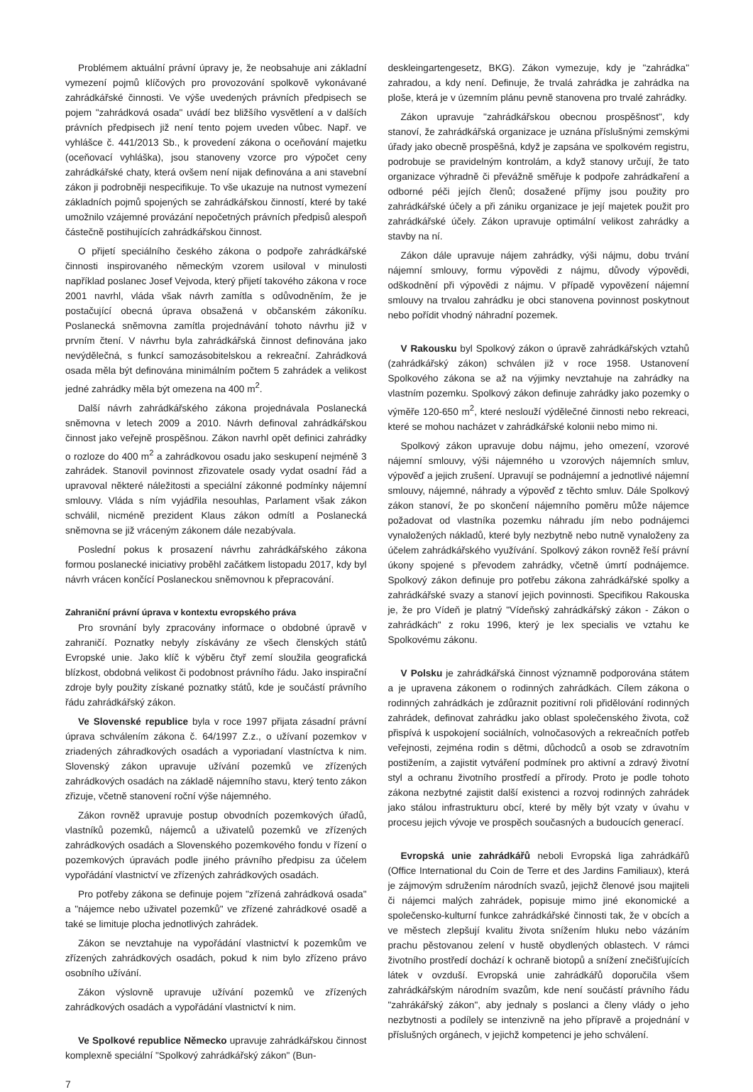Problémem aktuální právní úpravy je, že neobsahuje ani základní vymezení pojmů klíčových pro provozování spolkově vykonávané zahrádkářské činnosti. Ve výše uvedených právních předpisech se pojem "zahrádková osada" uvádí bez bližšího vysvětlení a v dalších právních předpisech již není tento pojem uveden vůbec. Např. ve vyhlášce č. 441/2013 Sb., k provedení zákona o oceňování majetku (oceňovací vyhláška), jsou stanoveny vzorce pro výpočet ceny zahrádkářské chaty, která ovšem není nijak definována a ani stavební zákon ji podrobněji nespecifikuje. To vše ukazuje na nutnost vymezení základních pojmů spojených se zahrádkářskou činností, které by také umožnilo vzájemné provázání nepočetných právních předpisů alespoň částečně postihujících zahrádkářskou činnost.
O přijetí speciálního českého zákona o podpoře zahrádkářské činnosti inspirovaného německým vzorem usiloval v minulosti například poslanec Josef Vejvoda, který přijetí takového zákona v roce 2001 navrhl, vláda však návrh zamítla s odůvodněním, že je postačující obecná úprava obsažená v občanském zákoníku. Poslanecká sněmovna zamítla projednávání tohoto návrhu již v prvním čtení. V návrhu byla zahrádkářská činnost definována jako nevýdělečná, s funkcí samozásobitelskou a rekreační. Zahrádková osada měla být definována minimálním počtem 5 zahrádek a velikost jedné zahrádky měla být omezena na 400 m<sup>2</sup>.
Další návrh zahrádkářského zákona projednávala Poslanecká sněmovna v letech 2009 a 2010. Návrh definoval zahrádkářskou činnost jako veřejně prospěšnou. Zákon navrhl opět definici zahrádky o rozloze do 400 m<sup>2</sup> a zahrádkovou osadu jako seskupení nejméně 3 zahrádek. Stanovil povinnost zřizovatele osady vydat osadní řád a upravoval některé náležitosti a speciální zákonné podmínky nájemní smlouvy. Vláda s ním vyjádřila nesouhlas, Parlament však zákon schválil, nicméně prezident Klaus zákon odmítl a Poslanecká sněmovna se již vráceným zákonem dále nezabývala.
Poslední pokus k prosazení návrhu zahrádkářského zákona formou poslanecké iniciativy proběhl začátkem listopadu 2017, kdy byl návrh vrácen končící Poslaneckou sněmovnou k přepracování.
Zahraniční právní úprava v kontextu evropského práva
Pro srovnání byly zpracovány informace o obdobné úpravě v zahraničí. Poznatky nebyly získávány ze všech členských států Evropské unie. Jako klíč k výběru čtyř zemí sloužila geografická blízkost, obdobná velikost či podobnost právního řádu. Jako inspirační zdroje byly použity získané poznatky států, kde je součástí právního řádu zahrádkářský zákon.
Ve Slovenské republice byla v roce 1997 přijata zásadní právní úprava schválením zákona č. 64/1997 Z.z., o užívaní pozemkov v zriadených záhradkových osadách a vyporiadaní vlastníctva k nim. Slovenský zákon upravuje užívání pozemků ve zřízených zahrádkových osadách na základě nájemního stavu, který tento zákon zřizuje, včetně stanovení roční výše nájemného.
Zákon rovněž upravuje postup obvodních pozemkových úřadů, vlastníků pozemků, nájemců a uživatelů pozemků ve zřízených zahrádkových osadách a Slovenského pozemkového fondu v řízení o pozemkových úpravách podle jiného právního předpisu za účelem vypořádání vlastnictví ve zřízených zahrádkových osadách.
Pro potřeby zákona se definuje pojem "zřízená zahrádková osada" a "nájemce nebo uživatel pozemků" ve zřízené zahrádkové osadě a také se limituje plocha jednotlivých zahrádek.
Zákon se nevztahuje na vypořádání vlastnictví k pozemkům ve zřízených zahrádkových osadách, pokud k nim bylo zřízeno právo osobního užívání.
Zákon výslovně upravuje užívání pozemků ve zřízených zahrádkových osadách a vypořádání vlastnictví k nim.
Ve Spolkové republice Německo upravuje zahrádkářskou činnost komplexně speciální "Spolkový zahrádkářský zákon" (Bun-
deskleingartengesetz, BKG). Zákon vymezuje, kdy je "zahrádka" zahradou, a kdy není. Definuje, že trvalá zahrádka je zahrádka na ploše, která je v územním plánu pevně stanovena pro trvalé zahrádky.
Zákon upravuje "zahrádkářskou obecnou prospěšnost", kdy stanoví, že zahrádkářská organizace je uznána příslušnými zemskými úřady jako obecně prospěšná, když je zapsána ve spolkovém registru, podrobuje se pravidelným kontrolám, a když stanovy určují, že tato organizace výhradně či převážně směřuje k podpoře zahrádkaření a odborné péči jejích členů; dosažené příjmy jsou použity pro zahrádkářské účely a při zániku organizace je její majetek použit pro zahrádkářské účely. Zákon upravuje optimální velikost zahrádky a stavby na ní.
Zákon dále upravuje nájem zahrádky, výši nájmu, dobu trvání nájemní smlouvy, formu výpovědi z nájmu, důvody výpovědi, odškodnění při výpovědi z nájmu. V případě vypovězení nájemní smlouvy na trvalou zahrádku je obci stanovena povinnost poskytnout nebo pořídit vhodný náhradní pozemek.
V Rakousku byl Spolkový zákon o úpravě zahrádkářských vztahů (zahrádkářský zákon) schválen již v roce 1958. Ustanovení Spolkového zákona se až na výjimky nevztahuje na zahrádky na vlastním pozemku. Spolkový zákon definuje zahrádky jako pozemky o výměře 120-650 m<sup>2</sup>, které neslouží výdělečné činnosti nebo rekreaci, které se mohou nacházet v zahrádkářské kolonii nebo mimo ni.
Spolkový zákon upravuje dobu nájmu, jeho omezení, vzorové nájemní smlouvy, výši nájemného u vzorových nájemních smluv, výpověď a jejich zrušení. Upravují se podnájemní a jednotlivé nájemní smlouvy, nájemné, náhrady a výpověď z těchto smluv. Dále Spolkový zákon stanoví, že po skončení nájemního poměru může nájemce požadovat od vlastníka pozemku náhradu jím nebo podnájemci vynaložených nákladů, které byly nezbytně nebo nutně vynaloženy za účelem zahrádkářského využívání. Spolkový zákon rovněž řeší právní úkony spojené s převodem zahrádky, včetně úmrtí podnájemce. Spolkový zákon definuje pro potřebu zákona zahrádkářské spolky a zahrádkářské svazy a stanoví jejich povinnosti. Specifikou Rakouska je, že pro Vídeň je platný "Vídeňský zahrádkářský zákon - Zákon o zahrádkách" z roku 1996, který je lex specialis ve vztahu ke Spolkovému zákonu.
V Polsku je zahrádkářská činnost významně podporována státem a je upravena zákonem o rodinných zahrádkách. Cílem zákona o rodinných zahrádkách je zdůraznit pozitivní roli přidělování rodinných zahrádek, definovat zahrádku jako oblast společenského života, což přispívá k uspokojení sociálních, volnočasových a rekreačních potřeb veřejnosti, zejména rodin s dětmi, důchodců a osob se zdravotním postižením, a zajistit vytváření podmínek pro aktivní a zdravý životní styl a ochranu životního prostředí a přírody. Proto je podle tohoto zákona nezbytné zajistit další existenci a rozvoj rodinných zahrádek jako stálou infrastrukturu obcí, které by měly být vzaty v úvahu v procesu jejich vývoje ve prospěch současných a budoucích generací.
Evropská unie zahrádkářů neboli Evropská liga zahrádkářů (Office International du Coin de Terre et des Jardins Familiaux), která je zájmovým sdružením národních svazů, jejichž členové jsou majiteli či nájemci malých zahrádek, popisuje mimo jiné ekonomické a společensko-kulturní funkce zahrádkářské činnosti tak, že v obcích a ve městech zlepšují kvalitu života snížením hluku nebo vázáním prachu pěstovanou zelení v hustě obydlených oblastech. V rámci životního prostředí dochází k ochraně biotopů a snížení znečišťujících látek v ovzduší. Evropská unie zahrádkářů doporučila všem zahrádkářským národním svazům, kde není součástí právního řádu "zahrákářský zákon", aby jednaly s poslanci a členy vlády o jeho nezbytnosti a podílely se intenzivně na jeho přípravě a projednání v příslušných orgánech, v jejichž kompetenci je jeho schválení.
7